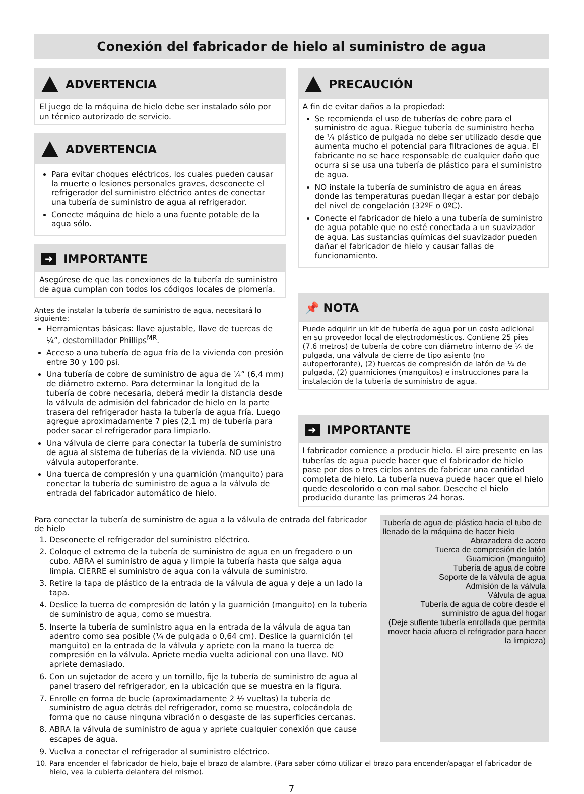Conexión del fabricador de hielo al suministro de agua
ADVERTENCIA
El juego de la máquina de hielo debe ser instalado sólo por un técnico autorizado de servicio.
ADVERTENCIA
Para evitar choques eléctricos, los cuales pueden causar la muerte o lesiones personales graves, desconecte el refrigerador del suministro eléctrico antes de conectar una tubería de suministro de agua al refrigerador.
Conecte máquina de hielo a una fuente potable de la agua sólo.
➜
IMPORTANTE
Asegúrese de que las conexiones de la tubería de suministro de agua cumplan con todos los códigos locales de plomería.
Antes de instalar la tubería de suministro de agua, necesitará lo siguiente:
Herramientas básicas: llave ajustable, llave de tuercas de ¼”, destornillador Phillips<sup>MR</sup>.
Acceso a una tubería de agua fría de la vivienda con presión entre 30 y 100 psi.
Una tubería de cobre de suministro de agua de ¼” (6,4 mm) de diámetro externo. Para determinar la longitud de la tubería de cobre necesaria, deberá medir la distancia desde la válvula de admisión del fabricador de hielo en la parte trasera del refrigerador hasta la tubería de agua fría. Luego agregue aproximadamente 7 pies (2,1 m) de tubería para poder sacar el refrigerador para limpiarlo.
Una válvula de cierre para conectar la tubería de suministro de agua al sistema de tuberías de la vivienda. NO use una válvula autoperforante.
Una tuerca de compresión y una guarnición (manguito) para conectar la tubería de suministro de agua a la válvula de entrada del fabricador automático de hielo.
PRECAUCIÓN
A fin de evitar daños a la propiedad:
Se recomienda el uso de tuberías de cobre para el suministro de agua. Riegue tubería de suministro hecha de ¼ plástico de pulgada no debe ser utilizado desde que aumenta mucho el potencial para filtraciones de agua. El fabricante no se hace responsable de cualquier daño que ocurra si se usa una tubería de plástico para el suministro de agua.
NO instale la tubería de suministro de agua en áreas donde las temperaturas puedan llegar a estar por debajo del nivel de congelación (32ºF o 0ºC).
Conecte el fabricador de hielo a una tubería de suministro de agua potable que no esté conectada a un suavizador de agua. Las sustancias químicas del suavizador pueden dañar el fabricador de hielo y causar fallas de funcionamiento.
📌 NOTA
Puede adquirir un kit de tubería de agua por un costo adicional en su proveedor local de electrodomésticos. Contiene 25 pies (7.6 metros) de tubería de cobre con diámetro interno de ¼ de pulgada, una válvula de cierre de tipo asiento (no autoperforante), (2) tuercas de compresión de latón de ¼ de pulgada, (2) guarniciones (manguitos) e instrucciones para la instalación de la tubería de suministro de agua.
➜
IMPORTANTE
l fabricador comience a producir hielo. El aire presente en las tuberías de agua puede hacer que el fabricador de hielo pase por dos o tres ciclos antes de fabricar una cantidad completa de hielo. La tubería nueva puede hacer que el hielo quede descolorido o con mal sabor. Deseche el hielo producido durante las primeras 24 horas.
Tubería de agua de plástico hacia el tubo de llenado de la máquina de hacer hielo
Abrazadera de acero
Tuerca de compresión de latón
Guarnicion (manguito)
Tubería de agua de cobre
Soporte de la válvula de agua
Admisión de la válvula
Válvula de agua
Tubería de agua de cobre desde el suministro de agua del hogar
(Deje sufiente tubería enrollada que permita mover hacia afuera el refrigrador para hacer la limpieza)
Para conectar la tubería de suministro de agua a la válvula de entrada del fabricador de hielo
1. Desconecte el refrigerador del suministro eléctrico.
2. Coloque el extremo de la tubería de suministro de agua en un fregadero o un cubo. ABRA el suministro de agua y limpie la tubería hasta que salga agua limpia. CIERRE el suministro de agua con la válvula de suministro.
3. Retire la tapa de plástico de la entrada de la válvula de agua y deje a un lado la tapa.
4. Deslice la tuerca de compresión de latón y la guarnición (manguito) en la tubería de suministro de agua, como se muestra.
5. Inserte la tubería de suministro agua en la entrada de la válvula de agua tan adentro como sea posible (¼ de pulgada o 0,64 cm). Deslice la guarnición (el manguito) en la entrada de la válvula y apriete con la mano la tuerca de compresión en la válvula. Apriete media vuelta adicional con una llave. NO apriete demasiado.
6. Con un sujetador de acero y un tornillo, fije la tubería de suministro de agua al panel trasero del refrigerador, en la ubicación que se muestra en la figura.
7. Enrolle en forma de bucle (aproximadamente 2 ½ vueltas) la tubería de suministro de agua detrás del refrigerador, como se muestra, colocándola de forma que no cause ninguna vibración o desgaste de las superficies cercanas.
8. ABRA la válvula de suministro de agua y apriete cualquier conexión que cause escapes de agua.
9. Vuelva a conectar el refrigerador al suministro eléctrico.
10. Para encender el fabricador de hielo, baje el brazo de alambre. (Para saber cómo utilizar el brazo para encender/apagar el fabricador de hielo, vea la cubierta delantera del mismo).
7